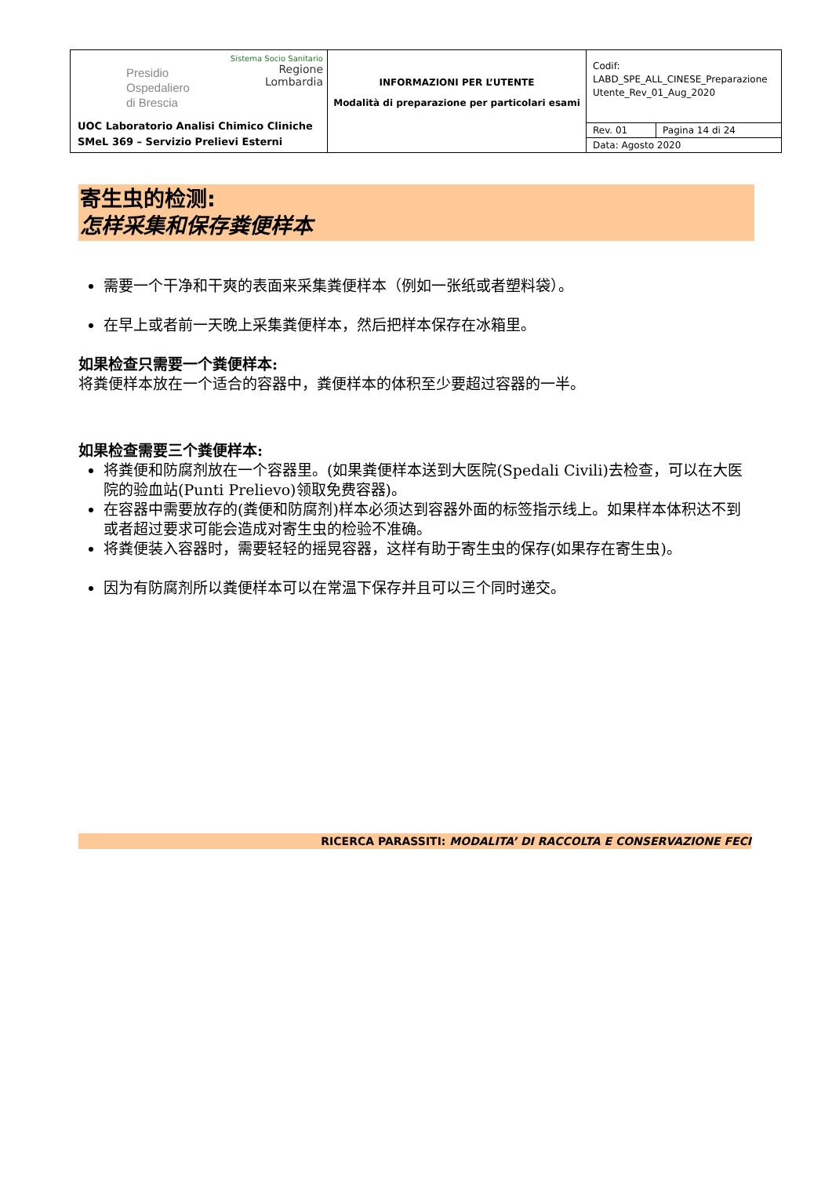| Presidio Ospedaliero di Brescia Sistema Socio Sanitario Regione Lombardia UOC Laboratorio Analisi Chimico Cliniche SMeL 369 – Servizio Prelievi Esterni | INFORMAZIONI PER L’UTENTE Modalità di preparazione per particolari esami | Codif: LABD_SPE_ALL_CINESE_Preparazione Utente_Rev_01_Aug_2020 | |
| | | Rev. 01 | Pagina 14 di 24 |
| | | Data: Agosto 2020 | |
寄生虫的检测:
怎样采集和保存粪便样本
需要一个干净和干爽的表面来采集粪便样本（例如一张纸或者塑料袋）。
在早上或者前一天晚上采集粪便样本，然后把样本保存在冰箱里。
如果检查只需要一个粪便样本:
将粪便样本放在一个适合的容器中，粪便样本的体积至少要超过容器的一半。
如果检查需要三个粪便样本:
将粪便和防腐剂放在一个容器里。(如果粪便样本送到大医院(Spedali Civili)去检查，可以在大医院的验血站(Punti Prelievo)领取免费容器)。
在容器中需要放存的(粪便和防腐剂)样本必须达到容器外面的标签指示线上。如果样本体积达不到或者超过要求可能会造成对寄生虫的检验不准确。
将粪便装入容器时，需要轻轻的摇晃容器，这样有助于寄生虫的保存(如果存在寄生虫)。
因为有防腐剂所以粪便样本可以在常温下保存并且可以三个同时递交。
RICERCA PARASSITI: MODALITA’ DI RACCOLTA E CONSERVAZIONE FECI